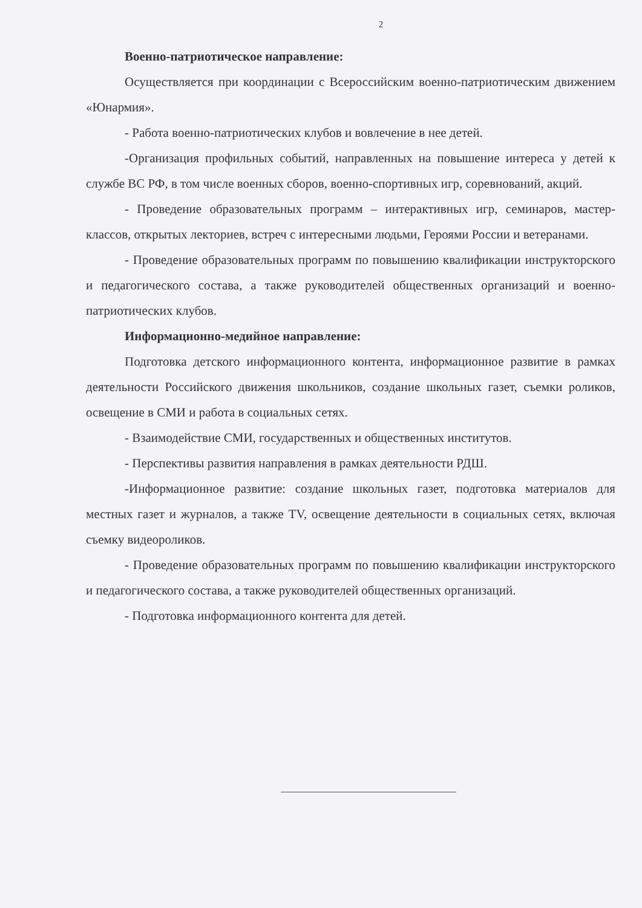2
Военно-патриотическое направление:
Осуществляется при координации с Всероссийским военно-патриотическим движением «Юнармия».
- Работа военно-патриотических клубов и вовлечение в нее детей.
-Организация профильных событий, направленных на повышение интереса у детей к службе ВС РФ, в том числе военных сборов, военно-спортивных игр, соревнований, акций.
- Проведение образовательных программ – интерактивных игр, семинаров, мастер-классов, открытых лекториев, встреч с интересными людьми, Героями России и ветеранами.
- Проведение образовательных программ по повышению квалификации инструкторского и педагогического состава, а также руководителей общественных организаций и военно-патриотических клубов.
Информационно-медийное направление:
Подготовка детского информационного контента, информационное развитие в рамках деятельности Российского движения школьников, создание школьных газет, съемки роликов, освещение в СМИ и работа в социальных сетях.
- Взаимодействие СМИ, государственных и общественных институтов.
- Перспективы развития направления в рамках деятельности РДШ.
-Информационное развитие: создание школьных газет, подготовка материалов для местных газет и журналов, а также TV, освещение деятельности в социальных сетях, включая съемку видеороликов.
- Проведение образовательных программ по повышению квалификации инструкторского и педагогического состава, а также руководителей общественных организаций.
- Подготовка информационного контента для детей.